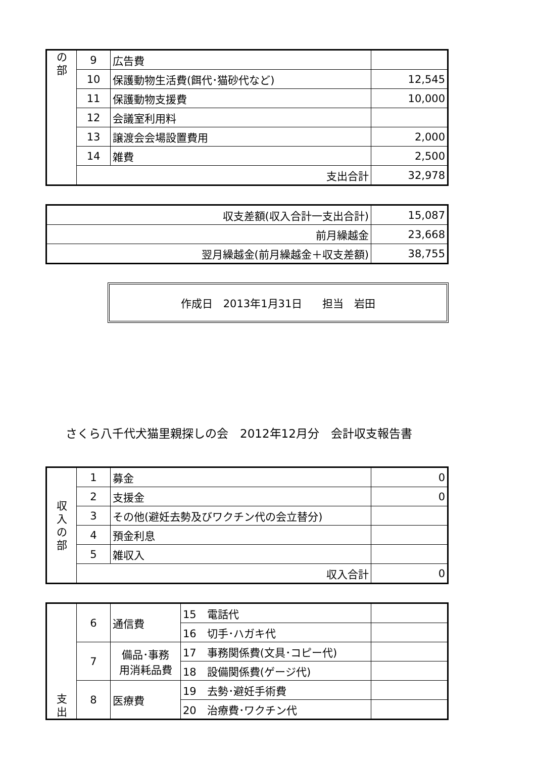| の 部 | 9 | 広告費 | |
| | 10 | 保護動物生活費(餌代･猫砂代など) | 12,545 |
| | 11 | 保護動物支援費 | 10,000 |
| | 12 | 会議室利用料 | |
| | 13 | 譲渡会会場設置費用 | 2,000 |
| | 14 | 雑費 | 2,500 |
| | 支出合計 | | 32,978 |
| 収支差額(収入合計一支出合計) | 15,087 |
| 前月繰越金 | 23,668 |
| 翌月繰越金(前月繰越金＋収支差額) | 38,755 |
作成日　2013年1月31日 担当　岩田
さくら八千代犬猫里親探しの会　2012年12月分　会計収支報告書
| 収 入 の 部 | 1 | 募金 | 0 |
| | 2 | 支援金 | 0 |
| | 3 | その他(避妊去勢及びワクチン代の会立替分) | |
| | 4 | 預金利息 | |
| | 5 | 雑収入 | |
| | 収入合計 | | 0 |
| 支 出 | 6 | 通信費 | 15 電話代 | |
| | | | 16 切手･ハガキ代 | |
| | 7 | 備品･事務 用消耗品費 | 17 事務関係費(文具･コピー代) | |
| | | | 18 設備関係費(ゲージ代) | |
| | 8 | 医療費 | 19 去勢･避妊手術費 | |
| | | | 20 治療費･ワクチン代 | |